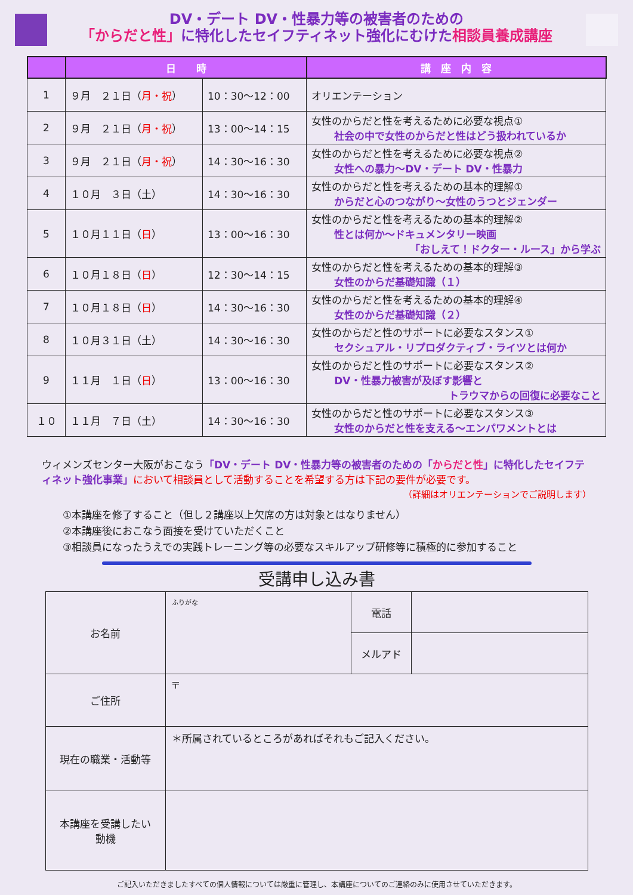DV・デート DV・性暴力等の被害者のための
「からだと性」に特化したセイフティネット強化にむけた相談員養成講座
| | 日 時 | | 講 座 内 容 |
| --- | --- | --- | --- |
| 1 | ９月 ２１日（ 月・祝 ） | 10：30～12：00 | オリエンテーション |
| 2 | ９月 ２１日（ 月・祝 ） | 13：00～14：15 | 女性のからだと性を考えるために必要な視点① 社会の中で女性のからだと性はどう扱われているか |
| 3 | ９月 ２１日（ 月・祝 ） | 14：30～16：30 | 女性のからだと性を考えるために必要な視点② 女性への暴力～DV・デート DV・性暴力 |
| 4 | １０月 ３日（土） | 14：30～16：30 | 女性のからだと性を考えるための基本的理解① からだと心のつながり～女性のうつとジェンダー |
| 5 | １０月１１日（ 日 ） | 13：00～16：30 | 女性のからだと性を考えるための基本的理解② 性とは何か～ドキュメンタリー映画 「おしえて！ドクター・ルース」から学ぶ |
| 6 | １０月１８日（ 日 ） | 12：30～14：15 | 女性のからだと性を考えるための基本的理解③ 女性のからだ基礎知識（１） |
| 7 | １０月１８日（ 日 ） | 14：30～16：30 | 女性のからだと性を考えるための基本的理解④ 女性のからだ基礎知識（２） |
| 8 | １０月３１日（土） | 14：30～16：30 | 女性のからだと性のサポートに必要なスタンス① セクシュアル・リプロダクティブ・ライツとは何か |
| 9 | １１月 １日（ 日 ） | 13：00～16：30 | 女性のからだと性のサポートに必要なスタンス② DV・性暴力被害が及ぼす影響と トラウマからの回復に必要なこと |
| １０ | １１月 ７日（土） | 14：30～16：30 | 女性のからだと性のサポートに必要なスタンス③ 女性のからだと性を支える～エンパワメントとは |
ウィメンズセンター大阪がおこなう「DV・デート DV・性暴力等の被害者のための「からだと性」に特化したセイフティネット強化事業」において相談員として活動することを希望する方は下記の要件が必要です。
（詳細はオリエンテーションでご説明します）
①本講座を修了すること（但し２講座以上欠席の方は対象とはなりません）
②本講座後におこなう面接を受けていただくこと
③相談員になったうえでの実践トレーニング等の必要なスキルアップ研修等に積極的に参加すること
受講申し込み書
| お名前 | ふりがな | 電話 | |
| | | メルアド | |
| ご住所 | 〒 | | |
| 現在の職業・活動等 | ＊所属されているところがあればそれもご記入ください。 | | |
| 本講座を受講したい 動機 | | | |
ご記入いただきましたすべての個人情報については厳重に管理し、本講座についてのご連絡のみに使用させていただきます。